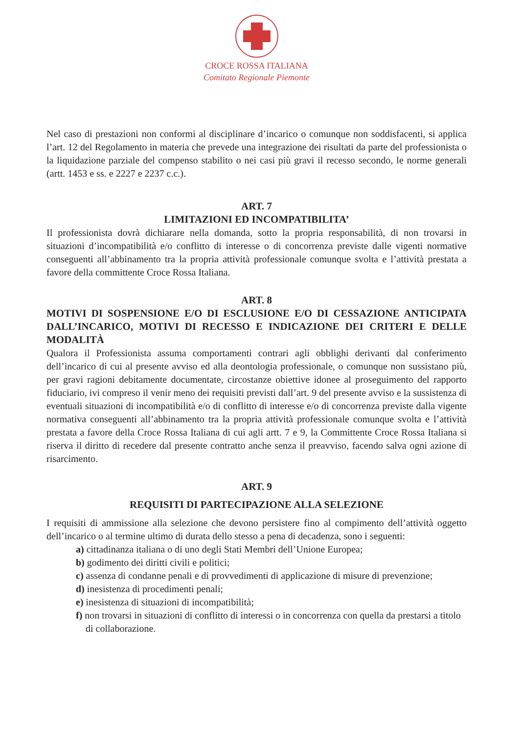CROCE ROSSA ITALIANA
Comitato Regionale Piemonte
Nel caso di prestazioni non conformi al disciplinare d’incarico o comunque non soddisfacenti, si applica l’art. 12 del Regolamento in materia che prevede una integrazione dei risultati da parte del professionista o la liquidazione parziale del compenso stabilito o nei casi più gravi il recesso secondo, le norme generali (artt. 1453 e ss. e 2227 e 2237 c.c.).
ART. 7
LIMITAZIONI ED INCOMPATIBILITA’
Il professionista dovrà dichiarare nella domanda, sotto la propria responsabilità, di non trovarsi in situazioni d’incompatibilità e/o conflitto di interesse o di concorrenza previste dalle vigenti normative conseguenti all’abbinamento tra la propria attività professionale comunque svolta e l’attività prestata a favore della committente Croce Rossa Italiana.
ART. 8
MOTIVI DI SOSPENSIONE E/O DI ESCLUSIONE E/O DI CESSAZIONE ANTICIPATA DALL’INCARICO, MOTIVI DI RECESSO E INDICAZIONE DEI CRITERI E DELLE MODALITÀ
Qualora il Professionista assuma comportamenti contrari agli obblighi derivanti dal conferimento dell’incarico di cui al presente avviso ed alla deontologia professionale, o comunque non sussistano più, per gravi ragioni debitamente documentate, circostanze obiettive idonee al proseguimento del rapporto fiduciario, ivi compreso il venir meno dei requisiti previsti dall’art. 9 del presente avviso e la sussistenza di eventuali situazioni di incompatibilità e/o di conflitto di interesse e/o di concorrenza previste dalla vigente normativa conseguenti all’abbinamento tra la propria attività professionale comunque svolta e l’attività prestata a favore della Croce Rossa Italiana di cui agli artt. 7 e 9, la Committente Croce Rossa Italiana si riserva il diritto di recedere dal presente contratto anche senza il preavviso, facendo salva ogni azione di risarcimento.
ART. 9
REQUISITI DI PARTECIPAZIONE ALLA SELEZIONE
I requisiti di ammissione alla selezione che devono persistere fino al compimento dell’attività oggetto dell’incarico o al termine ultimo di durata dello stesso a pena di decadenza, sono i seguenti:
a) cittadinanza italiana o di uno degli Stati Membri dell’Unione Europea;
b) godimento dei diritti civili e politici;
c) assenza di condanne penali e di provvedimenti di applicazione di misure di prevenzione;
d) inesistenza di procedimenti penali;
e) inesistenza di situazioni di incompatibilità;
f) non trovarsi in situazioni di conflitto di interessi o in concorrenza con quella da prestarsi a titolo di collaborazione.